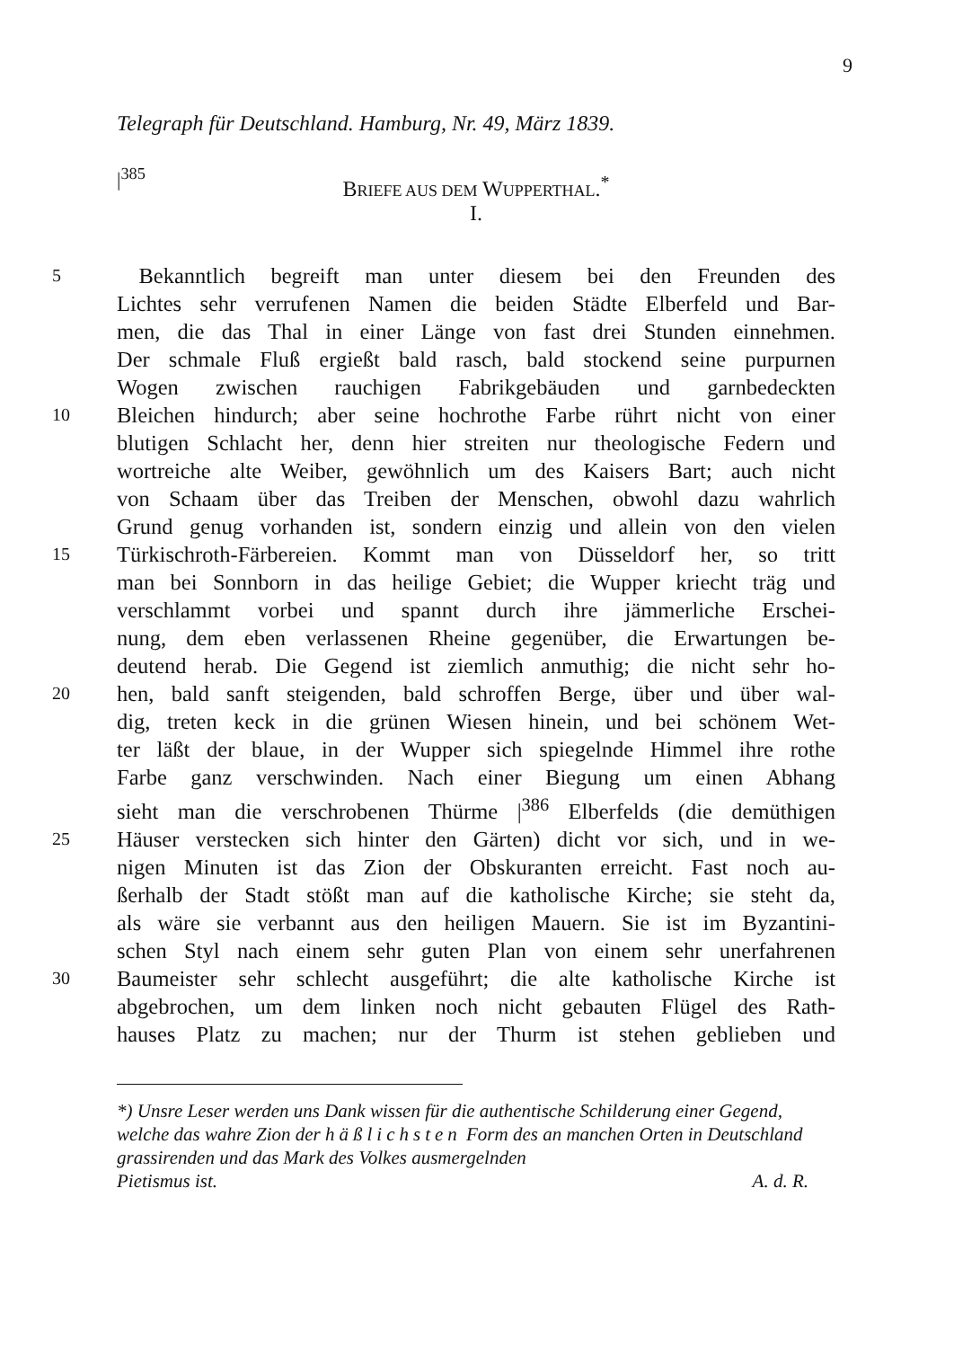9
Telegraph für Deutschland. Hamburg, Nr. 49, März 1839.
|<sup>385</sup>
BRIEFE AUS DEM WUPPERTHAL.<sup>*</sup>
I.
5 Bekanntlich begreift man unter diesem bei den Freunden des
Lichtes sehr verrufenen Namen die beiden Städte Elberfeld und Bar-
men, die das Thal in einer Länge von fast drei Stunden einnehmen.
Der schmale Fluß ergießt bald rasch, bald stockend seine purpurnen
Wogen zwischen rauchigen Fabrikgebäuden und garnbedeckten
10 Bleichen hindurch; aber seine hochrothe Farbe rührt nicht von einer
blutigen Schlacht her, denn hier streiten nur theologische Federn und
wortreiche alte Weiber, gewöhnlich um des Kaisers Bart; auch nicht
von Schaam über das Treiben der Menschen, obwohl dazu wahrlich
Grund genug vorhanden ist, sondern einzig und allein von den vielen
15 Türkischroth-Färbereien. Kommt man von Düsseldorf her, so tritt
man bei Sonnborn in das heilige Gebiet; die Wupper kriecht träg und
verschlammt vorbei und spannt durch ihre jämmerliche Erschei-
nung, dem eben verlassenen Rheine gegenüber, die Erwartungen be-
deutend herab. Die Gegend ist ziemlich anmuthig; die nicht sehr ho-
20 hen, bald sanft steigenden, bald schroffen Berge, über und über wal-
dig, treten keck in die grünen Wiesen hinein, und bei schönem Wet-
ter läßt der blaue, in der Wupper sich spiegelnde Himmel ihre rothe
Farbe ganz verschwinden. Nach einer Biegung um einen Abhang
sieht man die verschrobenen Thürme |<sup>386</sup> Elberfelds (die demüthigen
25 Häuser verstecken sich hinter den Gärten) dicht vor sich, und in we-
nigen Minuten ist das Zion der Obskuranten erreicht. Fast noch au-
ßerhalb der Stadt stößt man auf die katholische Kirche; sie steht da,
als wäre sie verbannt aus den heiligen Mauern. Sie ist im Byzantini-
schen Styl nach einem sehr guten Plan von einem sehr unerfahrenen
30 Baumeister sehr schlecht ausgeführt; die alte katholische Kirche ist
abgebrochen, um dem linken noch nicht gebauten Flügel des Rath-
hauses Platz zu machen; nur der Thurm ist stehen geblieben und
*) Unsre Leser werden uns Dank wissen für die authentische Schilderung einer Gegend, welche das wahre Zion der häßlichsten Form des an manchen Orten in Deutschland grassirenden und das Mark des Volkes ausmergelnden
Pietismus ist. A. d. R.